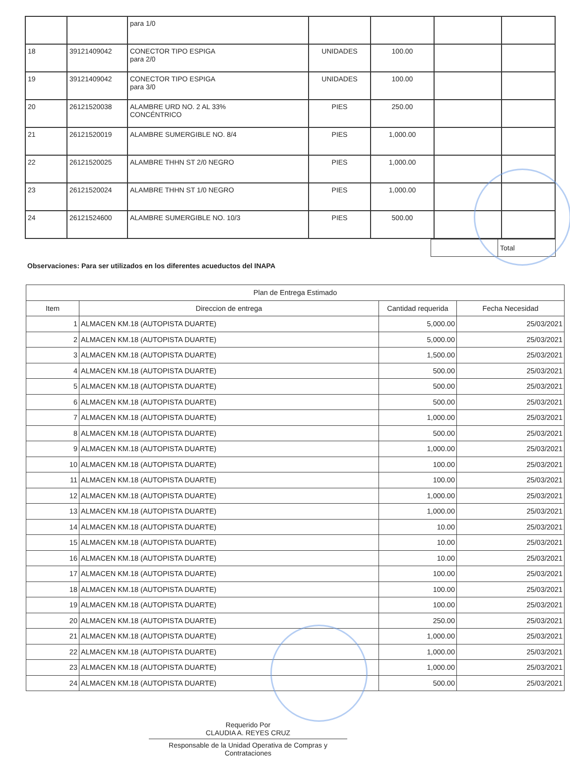| | | para 1/0 | | | | |
| 18 | 39121409042 | CONECTOR TIPO ESPIGA para 2/0 | UNIDADES | 100.00 | | |
| 19 | 39121409042 | CONECTOR TIPO ESPIGA para 3/0 | UNIDADES | 100.00 | | |
| 20 | 26121520038 | ALAMBRE URD NO. 2 AL 33% CONCÉNTRICO | PIES | 250.00 | | |
| 21 | 26121520019 | ALAMBRE SUMERGIBLE NO. 8/4 | PIES | 1,000.00 | | |
| 22 | 26121520025 | ALAMBRE THHN ST 2/0 NEGRO | PIES | 1,000.00 | | |
| 23 | 26121520024 | ALAMBRE THHN ST 1/0 NEGRO | PIES | 1,000.00 | | |
| 24 | 26121524600 | ALAMBRE SUMERGIBLE NO. 10/3 | PIES | 500.00 | | |
| | Total |
Observaciones: Para ser utilizados en los diferentes acueductos del INAPA
| Plan de Entrega Estimado | | | |
| --- | --- | --- | --- |
| Item | Direccion de entrega | Cantidad requerida | Fecha Necesidad |
| 1 | ALMACEN KM.18 (AUTOPISTA DUARTE) | 5,000.00 | 25/03/2021 |
| 2 | ALMACEN KM.18 (AUTOPISTA DUARTE) | 5,000.00 | 25/03/2021 |
| 3 | ALMACEN KM.18 (AUTOPISTA DUARTE) | 1,500.00 | 25/03/2021 |
| 4 | ALMACEN KM.18 (AUTOPISTA DUARTE) | 500.00 | 25/03/2021 |
| 5 | ALMACEN KM.18 (AUTOPISTA DUARTE) | 500.00 | 25/03/2021 |
| 6 | ALMACEN KM.18 (AUTOPISTA DUARTE) | 500.00 | 25/03/2021 |
| 7 | ALMACEN KM.18 (AUTOPISTA DUARTE) | 1,000.00 | 25/03/2021 |
| 8 | ALMACEN KM.18 (AUTOPISTA DUARTE) | 500.00 | 25/03/2021 |
| 9 | ALMACEN KM.18 (AUTOPISTA DUARTE) | 1,000.00 | 25/03/2021 |
| 10 | ALMACEN KM.18 (AUTOPISTA DUARTE) | 100.00 | 25/03/2021 |
| 11 | ALMACEN KM.18 (AUTOPISTA DUARTE) | 100.00 | 25/03/2021 |
| 12 | ALMACEN KM.18 (AUTOPISTA DUARTE) | 1,000.00 | 25/03/2021 |
| 13 | ALMACEN KM.18 (AUTOPISTA DUARTE) | 1,000.00 | 25/03/2021 |
| 14 | ALMACEN KM.18 (AUTOPISTA DUARTE) | 10.00 | 25/03/2021 |
| 15 | ALMACEN KM.18 (AUTOPISTA DUARTE) | 10.00 | 25/03/2021 |
| 16 | ALMACEN KM.18 (AUTOPISTA DUARTE) | 10.00 | 25/03/2021 |
| 17 | ALMACEN KM.18 (AUTOPISTA DUARTE) | 100.00 | 25/03/2021 |
| 18 | ALMACEN KM.18 (AUTOPISTA DUARTE) | 100.00 | 25/03/2021 |
| 19 | ALMACEN KM.18 (AUTOPISTA DUARTE) | 100.00 | 25/03/2021 |
| 20 | ALMACEN KM.18 (AUTOPISTA DUARTE) | 250.00 | 25/03/2021 |
| 21 | ALMACEN KM.18 (AUTOPISTA DUARTE) | 1,000.00 | 25/03/2021 |
| 22 | ALMACEN KM.18 (AUTOPISTA DUARTE) | 1,000.00 | 25/03/2021 |
| 23 | ALMACEN KM.18 (AUTOPISTA DUARTE) | 1,000.00 | 25/03/2021 |
| 24 | ALMACEN KM.18 (AUTOPISTA DUARTE) | 500.00 | 25/03/2021 |
Requerido Por
CLAUDIA A. REYES CRUZ
Responsable de la Unidad Operativa de Compras y Contrataciones